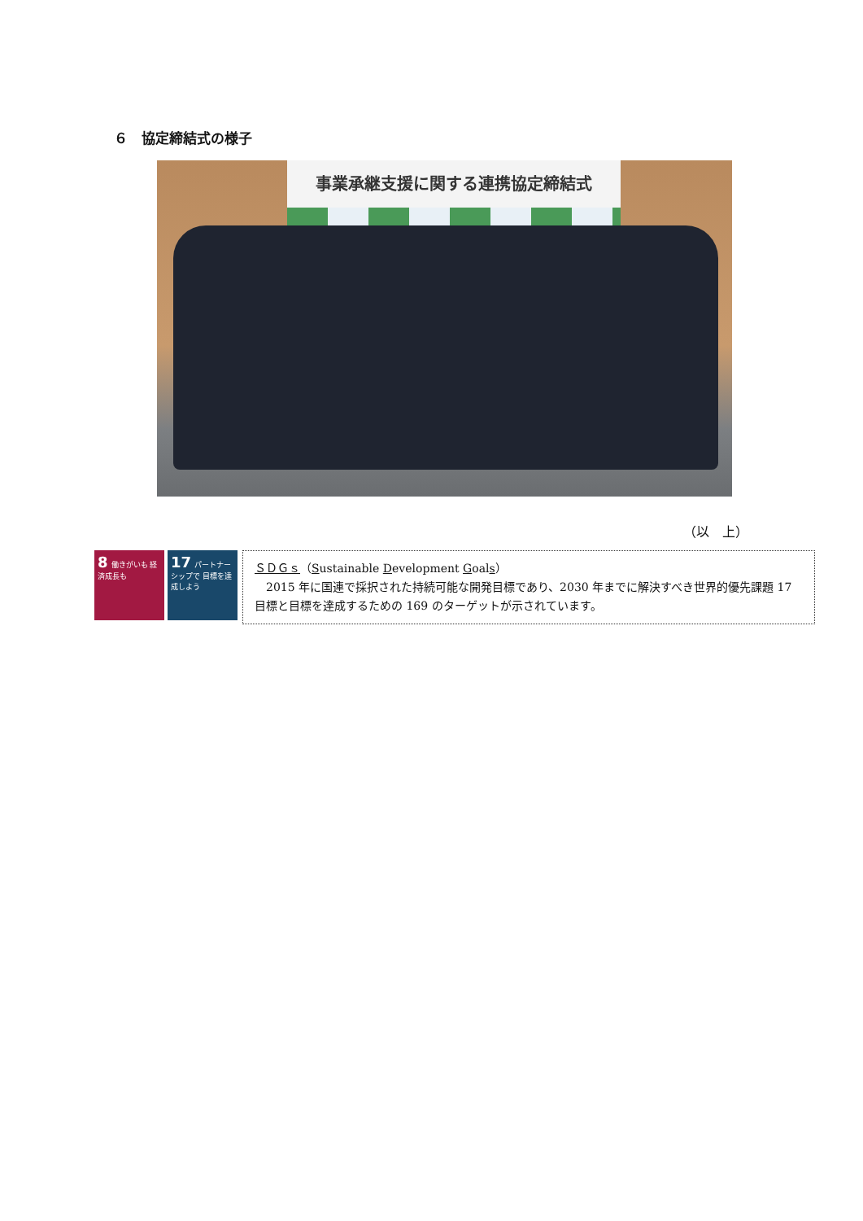６　協定締結式の様子
事業承継支援に関する連携協定締結式
（以　上）
8 働きがいも 経済成長も
17 パートナーシップで 目標を達成しよう
ＳＤＧｓ（Sustainable Development Goals）
　2015 年に国連で採択された持続可能な開発目標であり、2030 年までに解決すべき世界的優先課題 17 目標と目標を達成するための 169 のターゲットが示されています。